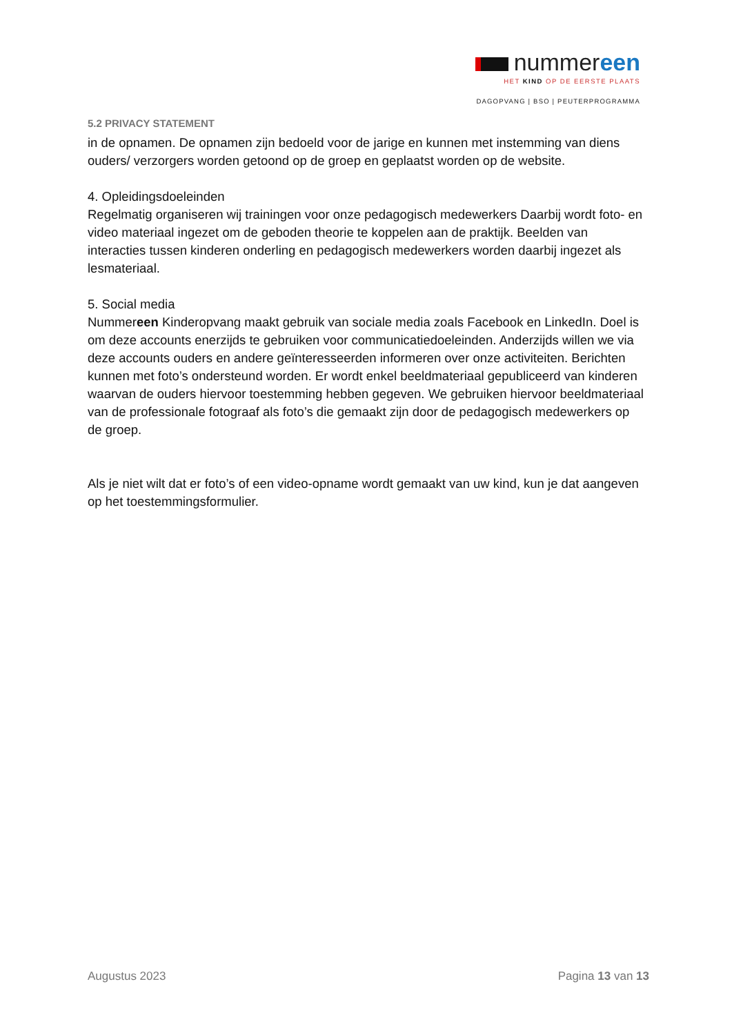nummereen
HET KIND OP DE EERSTE PLAATS
DAGOPVANG | BSO | PEUTERPROGRAMMA
5.2 PRIVACY STATEMENT
in de opnamen. De opnamen zijn bedoeld voor de jarige en kunnen met instemming van diens ouders/ verzorgers worden getoond op de groep en geplaatst worden op de website.
4. Opleidingsdoeleinden
Regelmatig organiseren wij trainingen voor onze pedagogisch medewerkers Daarbij wordt foto- en video materiaal ingezet om de geboden theorie te koppelen aan de praktijk. Beelden van interacties tussen kinderen onderling en pedagogisch medewerkers worden daarbij ingezet als lesmateriaal.
5. Social media
Nummereen Kinderopvang maakt gebruik van sociale media zoals Facebook en LinkedIn. Doel is om deze accounts enerzijds te gebruiken voor communicatiedoeleinden. Anderzijds willen we via deze accounts ouders en andere geïnteresseerden informeren over onze activiteiten. Berichten kunnen met foto’s ondersteund worden. Er wordt enkel beeldmateriaal gepubliceerd van kinderen waarvan de ouders hiervoor toestemming hebben gegeven. We gebruiken hiervoor beeldmateriaal van de professionale fotograaf als foto’s die gemaakt zijn door de pedagogisch medewerkers op de groep.
Als je niet wilt dat er foto’s of een video-opname wordt gemaakt van uw kind, kun je dat aangeven op het toestemmingsformulier.
Augustus 2023 Pagina 13 van 13